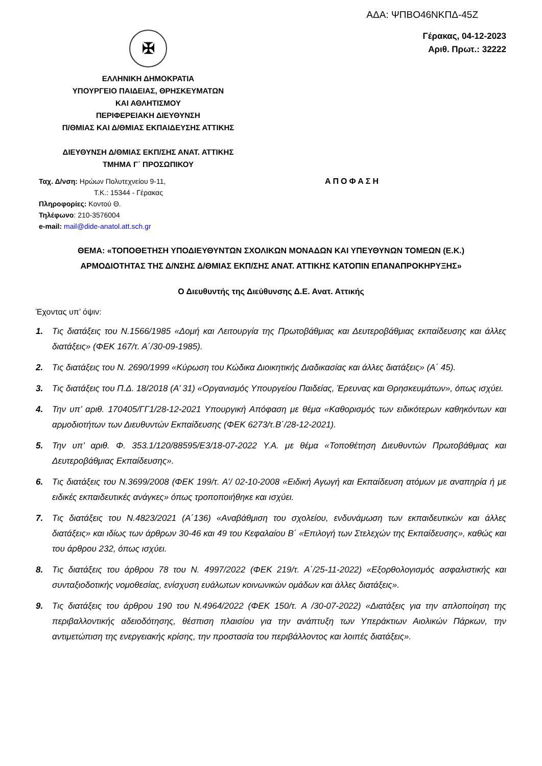ΑΔΑ: ΨΠΒΟ46ΝΚΠΔ-45Ζ
✠
ΕΛΛΗΝΙΚΗ ΔΗΜΟΚΡΑΤΙΑ
ΥΠΟΥΡΓΕΙΟ ΠΑΙΔΕΙΑΣ, ΘΡΗΣΚΕΥΜΑΤΩΝ
ΚΑΙ ΑΘΛΗΤΙΣΜΟΥ
ΠΕΡΙΦΕΡΕΙΑΚΗ ΔΙΕΥΘΥΝΣΗ
Π/ΘΜΙΑΣ ΚΑΙ Δ/ΘΜΙΑΣ ΕΚΠΑΙΔΕΥΣΗΣ ΑΤΤΙΚΗΣ
ΔΙΕΥΘΥΝΣΗ Δ/ΘΜΙΑΣ ΕΚΠ/ΣΗΣ ΑΝΑΤ. ΑΤΤΙΚΗΣ
ΤΜΗΜΑ Γ΄ ΠΡΟΣΩΠΙΚΟΥ
Γέρακας, 04-12-2023
Αριθ. Πρωτ.: 32222
Ταχ. Δ/νση: Ηρώων Πολυτεχνείου 9-11,
Τ.Κ.: 15344 - Γέρακας
Πληροφορίες: Κοντού Θ.
Τηλέφωνο: 210-3576004
e-mail: mail@dide-anatol.att.sch.gr
ΑΠΟΦΑΣΗ
ΘΕΜΑ: «ΤΟΠΟΘΕΤΗΣΗ ΥΠΟΔΙΕΥΘΥΝΤΩΝ ΣΧΟΛΙΚΩΝ ΜΟΝΑΔΩΝ ΚΑΙ ΥΠΕΥΘΥΝΩΝ ΤΟΜΕΩΝ (Ε.Κ.)
ΑΡΜΟΔΙΟΤΗΤΑΣ ΤΗΣ Δ/ΝΣΗΣ Δ/ΘΜΙΑΣ ΕΚΠ/ΣΗΣ ΑΝΑΤ. ΑΤΤΙΚΗΣ ΚΑΤΟΠΙΝ ΕΠΑΝΑΠΡΟΚΗΡΥΞΗΣ»
Ο Διευθυντής της Διεύθυνσης Δ.Ε. Ανατ. Αττικής
Έχοντας υπ’ όψιν:
1. Τις διατάξεις του Ν.1566/1985 «Δομή και Λειτουργία της Πρωτοβάθμιας και Δευτεροβάθμιας εκπαίδευσης και άλλες διατάξεις» (ΦΕΚ 167/τ. Α΄/30-09-1985).
2. Τις διατάξεις του Ν. 2690/1999 «Κύρωση του Κώδικα Διοικητικής Διαδικασίας και άλλες διατάξεις» (Α΄ 45).
3. Τις διατάξεις του Π.Δ. 18/2018 (Α’ 31) «Οργανισμός Υπουργείου Παιδείας, Έρευνας και Θρησκευμάτων», όπως ισχύει.
4. Την υπ’ αριθ. 170405/ΓΓ1/28-12-2021 Υπουργική Απόφαση με θέμα «Καθορισμός των ειδικότερων καθηκόντων και αρμοδιοτήτων των Διευθυντών Εκπαίδευσης (ΦΕΚ 6273/τ.Β΄/28-12-2021).
5. Την υπ’ αριθ. Φ. 353.1/120/88595/Ε3/18-07-2022 Υ.Α. με θέμα «Τοποθέτηση Διευθυντών Πρωτοβάθμιας και Δευτεροβάθμιας Εκπαίδευσης».
6. Τις διατάξεις του Ν.3699/2008 (ΦΕΚ 199/τ. Α’/ 02-10-2008 «Ειδική Αγωγή και Εκπαίδευση ατόμων με αναπηρία ή με ειδικές εκπαιδευτικές ανάγκες» όπως τροποποιήθηκε και ισχύει.
7. Τις διατάξεις του Ν.4823/2021 (Α΄136) «Αναβάθμιση του σχολείου, ενδυνάμωση των εκπαιδευτικών και άλλες διατάξεις» και ιδίως των άρθρων 30-46 και 49 του Κεφαλαίου Β΄ «Επιλογή των Στελεχών της Εκπαίδευσης», καθώς και του άρθρου 232, όπως ισχύει.
8. Τις διατάξεις του άρθρου 78 του Ν. 4997/2022 (ΦΕΚ 219/τ. Α΄/25-11-2022) «Εξορθολογισμός ασφαλιστικής και συνταξιοδοτικής νομοθεσίας, ενίσχυση ευάλωτων κοινωνικών ομάδων και άλλες διατάξεις».
9. Τις διατάξεις του άρθρου 190 του Ν.4964/2022 (ΦΕΚ 150/τ. Α /30-07-2022) «Διατάξεις για την απλοποίηση της περιβαλλοντικής αδειοδότησης, θέσπιση πλαισίου για την ανάπτυξη των Υπεράκτιων Αιολικών Πάρκων, την αντιμετώπιση της ενεργειακής κρίσης, την προστασία του περιβάλλοντος και λοιπές διατάξεις».